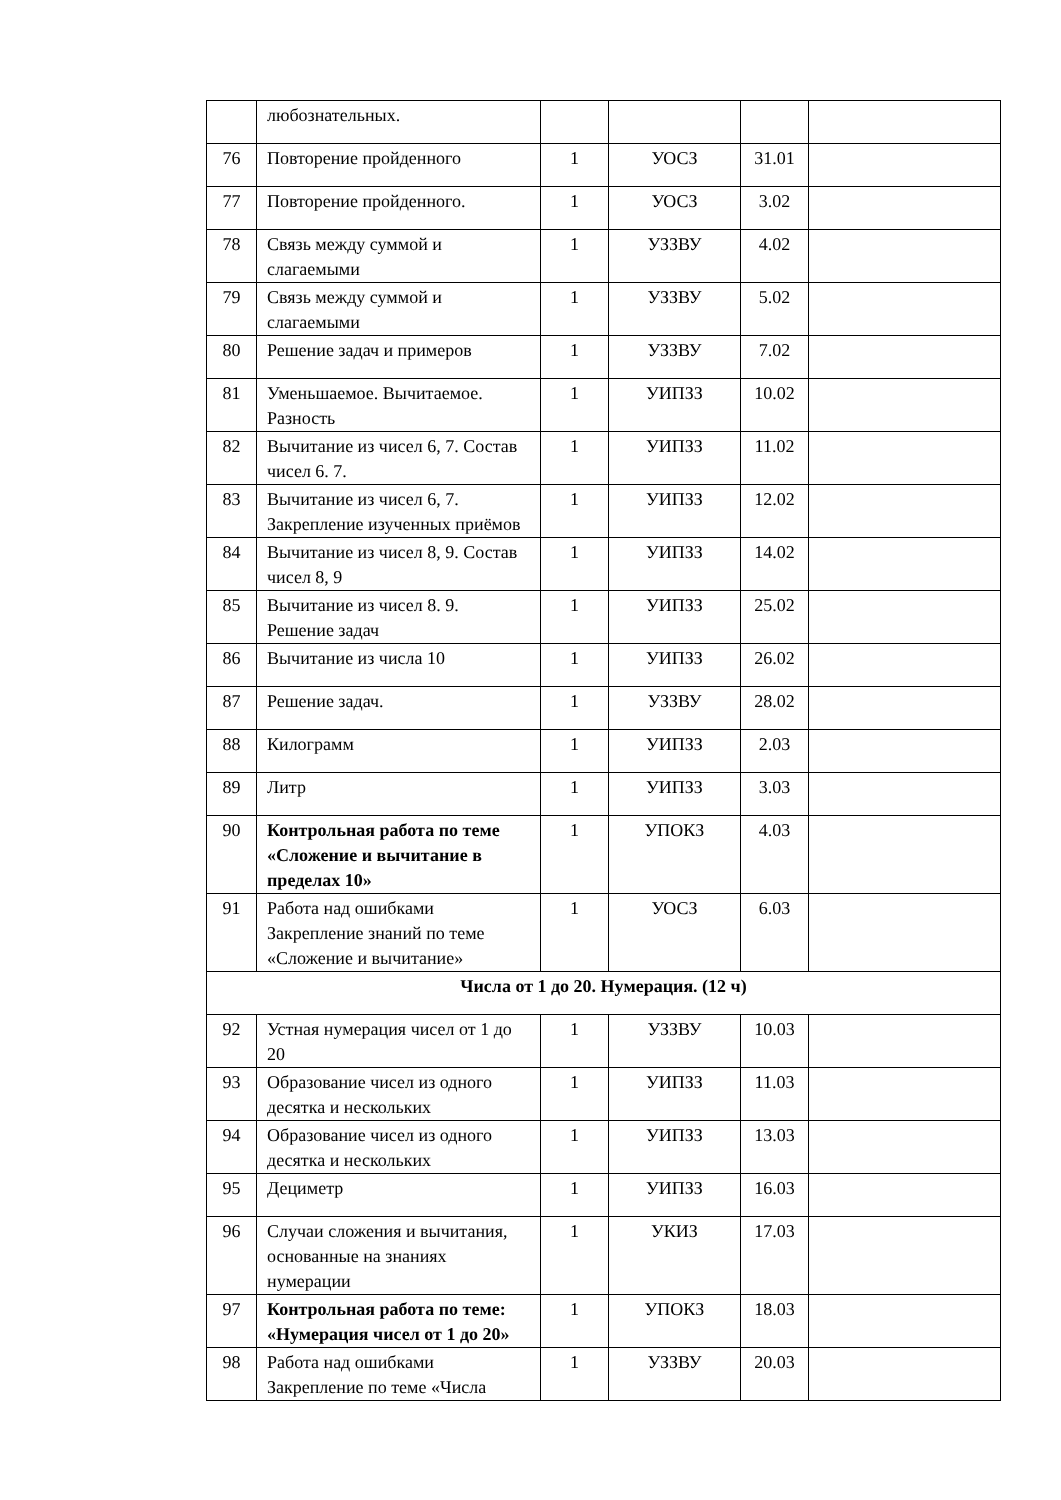| | любознательных. | | | | |
| 76 | Повторение пройденного | 1 | УОСЗ | 31.01 | |
| 77 | Повторение пройденного. | 1 | УОСЗ | 3.02 | |
| 78 | Связь между суммой и слагаемыми | 1 | УЗЗВУ | 4.02 | |
| 79 | Связь между суммой и слагаемыми | 1 | УЗЗВУ | 5.02 | |
| 80 | Решение задач и примеров | 1 | УЗЗВУ | 7.02 | |
| 81 | Уменьшаемое. Вычитаемое. Разность | 1 | УИПЗЗ | 10.02 | |
| 82 | Вычитание из чисел 6, 7. Состав чисел 6. 7. | 1 | УИПЗЗ | 11.02 | |
| 83 | Вычитание из чисел 6, 7. Закрепление изученных приёмов | 1 | УИПЗЗ | 12.02 | |
| 84 | Вычитание из чисел 8, 9. Состав чисел 8, 9 | 1 | УИПЗЗ | 14.02 | |
| 85 | Вычитание из чисел 8. 9. Решение задач | 1 | УИПЗЗ | 25.02 | |
| 86 | Вычитание из числа 10 | 1 | УИПЗЗ | 26.02 | |
| 87 | Решение задач. | 1 | УЗЗВУ | 28.02 | |
| 88 | Килограмм | 1 | УИПЗЗ | 2.03 | |
| 89 | Литр | 1 | УИПЗЗ | 3.03 | |
| 90 | Контрольная работа по теме «Сложение и вычитание в пределах 10» | 1 | УПОКЗ | 4.03 | |
| 91 | Работа над ошибками Закрепление знаний по теме «Сложение и вычитание» | 1 | УОСЗ | 6.03 | |
| Числа от 1 до 20. Нумерация. (12 ч) | | | | | |
| 92 | Устная нумерация чисел от 1 до 20 | 1 | УЗЗВУ | 10.03 | |
| 93 | Образование чисел из одного десятка и нескольких | 1 | УИПЗЗ | 11.03 | |
| 94 | Образование чисел из одного десятка и нескольких | 1 | УИПЗЗ | 13.03 | |
| 95 | Дециметр | 1 | УИПЗЗ | 16.03 | |
| 96 | Случаи сложения и вычитания, основанные на знаниях нумерации | 1 | УКИЗ | 17.03 | |
| 97 | Контрольная работа по теме: «Нумерация чисел от 1 до 20» | 1 | УПОКЗ | 18.03 | |
| 98 | Работа над ошибками Закрепление по теме «Числа | 1 | УЗЗВУ | 20.03 | |